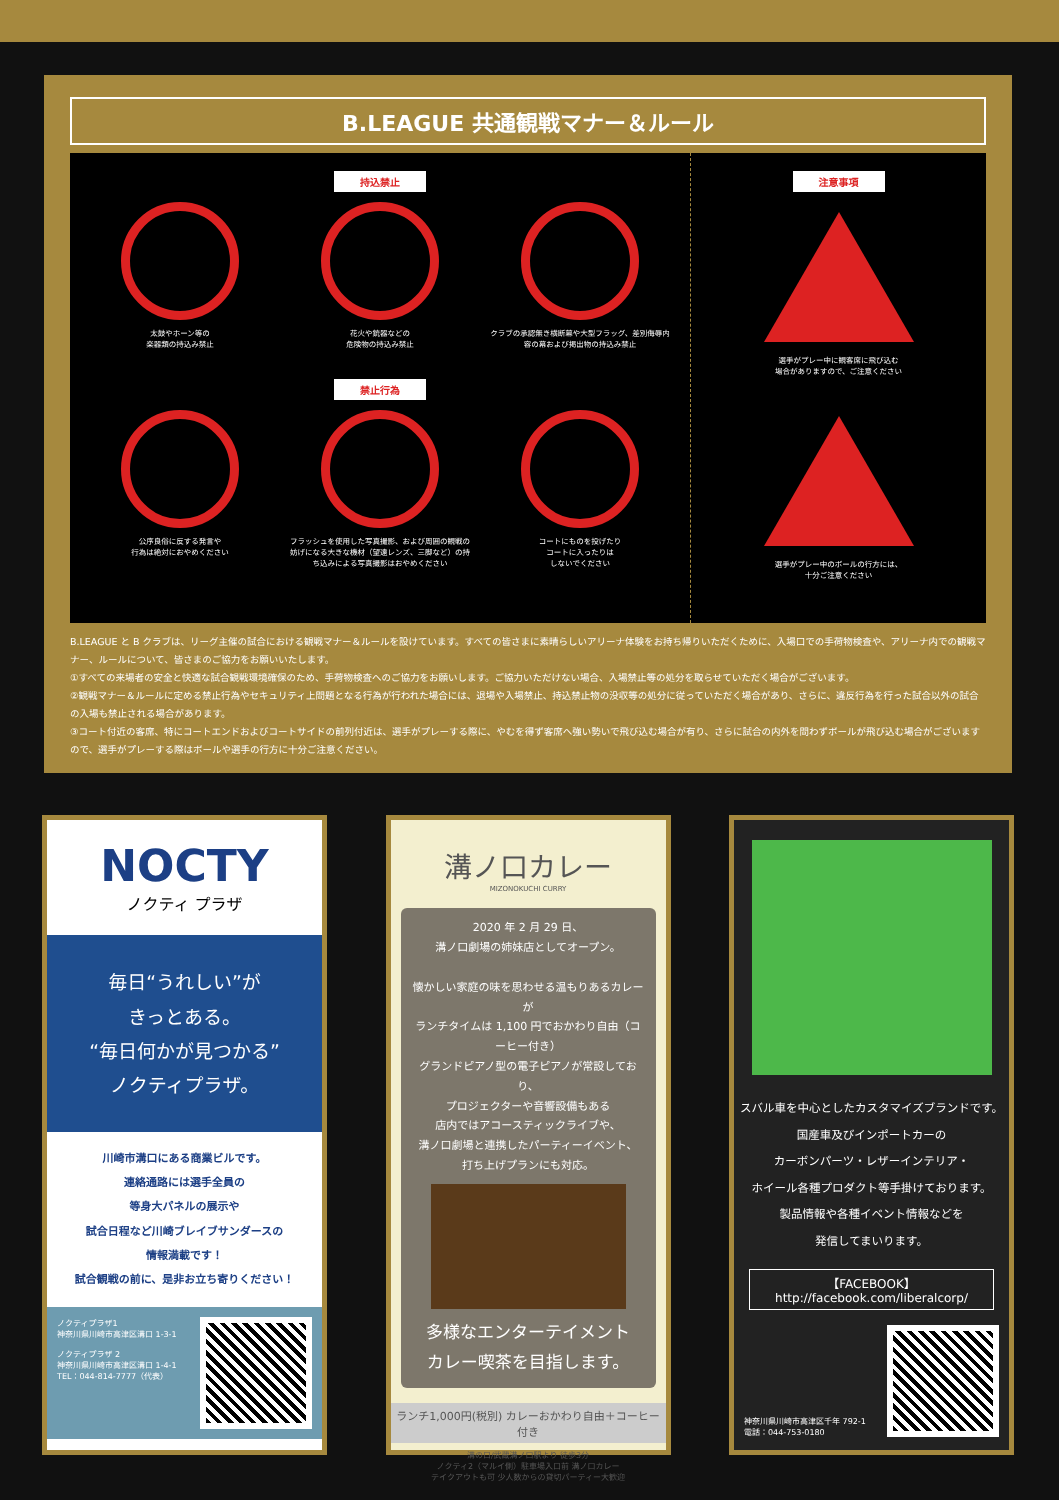B.LEAGUE 共通観戦マナー＆ルール
持込禁止
太鼓やホーン等の
楽器類の持込み禁止
花火や銃器などの
危険物の持込み禁止
クラブの承認無き横断幕や大型フラッグ、差別侮辱内容の幕および掲出物の持込み禁止
禁止行為
公序良俗に反する発言や
行為は絶対におやめください
フラッシュを使用した写真撮影、および周囲の観戦の妨げになる大きな機材（望遠レンズ、三脚など）の持ち込みによる写真撮影はおやめください
コートにものを投げたり
コートに入ったりは
しないでください
注意事項
選手がプレー中に観客席に飛び込む
場合がありますので、ご注意ください
選手がプレー中のボールの行方には、
十分ご注意ください
B.LEAGUE と B クラブは、リーグ主催の試合における観戦マナー＆ルールを設けています。すべての皆さまに素晴らしいアリーナ体験をお持ち帰りいただくために、入場口での手荷物検査や、アリーナ内での観戦マナー、ルールについて、皆さまのご協力をお願いいたします。
①すべての来場者の安全と快適な試合観戦環境確保のため、手荷物検査へのご協力をお願いします。ご協力いただけない場合、入場禁止等の処分を取らせていただく場合がございます。
②観戦マナー＆ルールに定める禁止行為やセキュリティ上問題となる行為が行われた場合には、退場や入場禁止、持込禁止物の没収等の処分に従っていただく場合があり、さらに、違反行為を行った試合以外の試合の入場も禁止される場合があります。
③コート付近の客席、特にコートエンドおよびコートサイドの前列付近は、選手がプレーする際に、やむを得ず客席へ強い勢いで飛び込む場合が有り、さらに試合の内外を問わずボールが飛び込む場合がございますので、選手がプレーする際はボールや選手の行方に十分ご注意ください。
NOCTY
ノクティ プラザ
毎日“うれしい”が
きっとある。
“毎日何かが見つかる”
ノクティプラザ。
川崎市溝口にある商業ビルです。
連絡通路には選手全員の
等身大パネルの展示や
試合日程など川崎ブレイブサンダースの
情報満載です！
試合観戦の前に、是非お立ち寄りください！
ノクティプラザ1
神奈川県川崎市高津区溝口 1-3-1
ノクティプラザ 2
神奈川県川崎市高津区溝口 1-4-1
TEL：044-814-7777（代表）
溝ノ口カレー
MIZONOKUCHI CURRY
2020 年 2 月 29 日、
溝ノ口劇場の姉妹店としてオープン。
懐かしい家庭の味を思わせる温もりあるカレーが
ランチタイムは 1,100 円でおかわり自由（コーヒー付き）
グランドピアノ型の電子ピアノが常設しており、
プロジェクターや音響設備もある
店内ではアコースティックライブや、
溝ノ口劇場と連携したパーティーイベント、
打ち上げプランにも対応。
多様なエンターテイメント
カレー喫茶を目指します。
ランチ1,000円(税別) カレーおかわり自由＋コーヒー付き
溝の口/武蔵溝ノ口駅より 徒歩3分
ノクティ2（マルイ側）駐車場入口前 溝ノ口カレー
テイクアウトも可 少人数からの貸切パーティー大歓迎
スバル車を中心としたカスタマイズブランドです。
国産車及びインポートカーの
カーボンパーツ・レザーインテリア・
ホイール各種プロダクト等手掛けております。
製品情報や各種イベント情報などを
発信してまいります。
【FACEBOOK】
http://facebook.com/liberalcorp/
神奈川県川崎市高津区千年 792-1
電話：044-753-0180